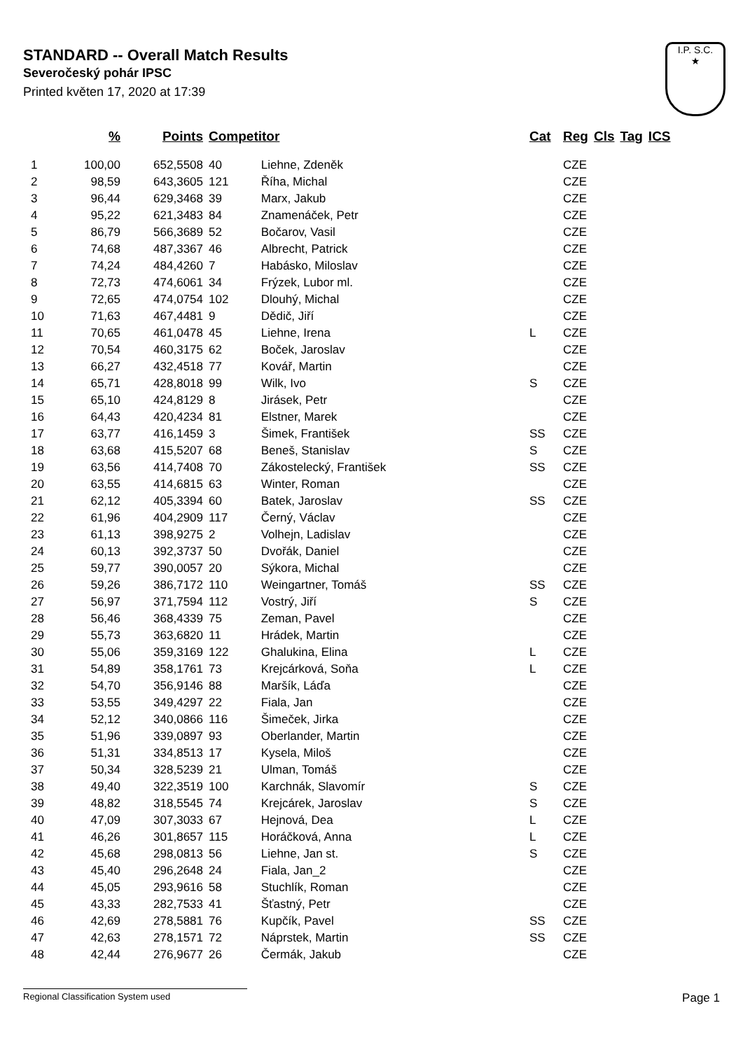STANDARD -- Overall Match Results
Severočeský pohár IPSC
Printed květen 17, 2020 at 17:39
I.P. S.C.
★
| | % | Points | Competitor | | Cat | Reg | Cls | Tag | ICS |
| --- | --- | --- | --- | --- | --- | --- | --- | --- | --- |
| 1 | 100,00 | 652,5508 | 40 | Liehne, Zdeněk | | CZE | | | |
| 2 | 98,59 | 643,3605 | 121 | Říha, Michal | | CZE | | | |
| 3 | 96,44 | 629,3468 | 39 | Marx, Jakub | | CZE | | | |
| 4 | 95,22 | 621,3483 | 84 | Znamenáček, Petr | | CZE | | | |
| 5 | 86,79 | 566,3689 | 52 | Bočarov, Vasil | | CZE | | | |
| 6 | 74,68 | 487,3367 | 46 | Albrecht, Patrick | | CZE | | | |
| 7 | 74,24 | 484,4260 | 7 | Habásko, Miloslav | | CZE | | | |
| 8 | 72,73 | 474,6061 | 34 | Frýzek, Lubor ml. | | CZE | | | |
| 9 | 72,65 | 474,0754 | 102 | Dlouhý, Michal | | CZE | | | |
| 10 | 71,63 | 467,4481 | 9 | Dědič, Jiří | | CZE | | | |
| 11 | 70,65 | 461,0478 | 45 | Liehne, Irena | L | CZE | | | |
| 12 | 70,54 | 460,3175 | 62 | Boček, Jaroslav | | CZE | | | |
| 13 | 66,27 | 432,4518 | 77 | Kovář, Martin | | CZE | | | |
| 14 | 65,71 | 428,8018 | 99 | Wilk, Ivo | S | CZE | | | |
| 15 | 65,10 | 424,8129 | 8 | Jirásek, Petr | | CZE | | | |
| 16 | 64,43 | 420,4234 | 81 | Elstner, Marek | | CZE | | | |
| 17 | 63,77 | 416,1459 | 3 | Šimek, František | SS | CZE | | | |
| 18 | 63,68 | 415,5207 | 68 | Beneš, Stanislav | S | CZE | | | |
| 19 | 63,56 | 414,7408 | 70 | Zákostelecký, František | SS | CZE | | | |
| 20 | 63,55 | 414,6815 | 63 | Winter, Roman | | CZE | | | |
| 21 | 62,12 | 405,3394 | 60 | Batek, Jaroslav | SS | CZE | | | |
| 22 | 61,96 | 404,2909 | 117 | Černý, Václav | | CZE | | | |
| 23 | 61,13 | 398,9275 | 2 | Volhejn, Ladislav | | CZE | | | |
| 24 | 60,13 | 392,3737 | 50 | Dvořák, Daniel | | CZE | | | |
| 25 | 59,77 | 390,0057 | 20 | Sýkora, Michal | | CZE | | | |
| 26 | 59,26 | 386,7172 | 110 | Weingartner, Tomáš | SS | CZE | | | |
| 27 | 56,97 | 371,7594 | 112 | Vostrý, Jiří | S | CZE | | | |
| 28 | 56,46 | 368,4339 | 75 | Zeman, Pavel | | CZE | | | |
| 29 | 55,73 | 363,6820 | 11 | Hrádek, Martin | | CZE | | | |
| 30 | 55,06 | 359,3169 | 122 | Ghalukina, Elina | L | CZE | | | |
| 31 | 54,89 | 358,1761 | 73 | Krejcárková, Soňa | L | CZE | | | |
| 32 | 54,70 | 356,9146 | 88 | Maršík, Láďa | | CZE | | | |
| 33 | 53,55 | 349,4297 | 22 | Fiala, Jan | | CZE | | | |
| 34 | 52,12 | 340,0866 | 116 | Šimeček, Jirka | | CZE | | | |
| 35 | 51,96 | 339,0897 | 93 | Oberlander, Martin | | CZE | | | |
| 36 | 51,31 | 334,8513 | 17 | Kysela, Miloš | | CZE | | | |
| 37 | 50,34 | 328,5239 | 21 | Ulman, Tomáš | | CZE | | | |
| 38 | 49,40 | 322,3519 | 100 | Karchnák, Slavomír | S | CZE | | | |
| 39 | 48,82 | 318,5545 | 74 | Krejcárek, Jaroslav | S | CZE | | | |
| 40 | 47,09 | 307,3033 | 67 | Hejnová, Dea | L | CZE | | | |
| 41 | 46,26 | 301,8657 | 115 | Horáčková, Anna | L | CZE | | | |
| 42 | 45,68 | 298,0813 | 56 | Liehne, Jan st. | S | CZE | | | |
| 43 | 45,40 | 296,2648 | 24 | Fiala, Jan_2 | | CZE | | | |
| 44 | 45,05 | 293,9616 | 58 | Stuchlík, Roman | | CZE | | | |
| 45 | 43,33 | 282,7533 | 41 | Šťastný, Petr | | CZE | | | |
| 46 | 42,69 | 278,5881 | 76 | Kupčík, Pavel | SS | CZE | | | |
| 47 | 42,63 | 278,1571 | 72 | Náprstek, Martin | SS | CZE | | | |
| 48 | 42,44 | 276,9677 | 26 | Čermák, Jakub | | CZE | | | |
Regional Classification System used Page 1